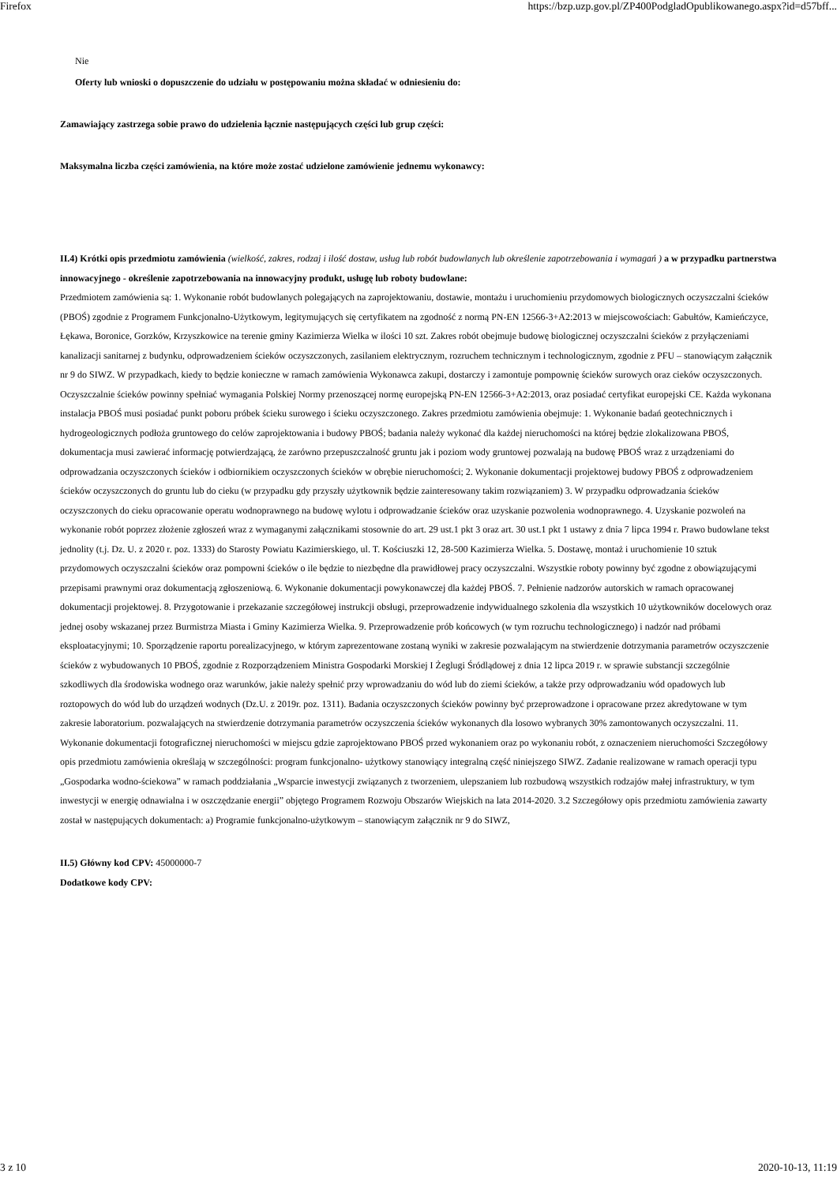Firefox https://bzp.uzp.gov.pl/ZP400PodgladOpublikowanego.aspx?id=d57bff...
Nie
Oferty lub wnioski o dopuszczenie do udziału w postępowaniu można składać w odniesieniu do:
Zamawiający zastrzega sobie prawo do udzielenia łącznie następujących części lub grup części:
Maksymalna liczba części zamówienia, na które może zostać udzielone zamówienie jednemu wykonawcy:
II.4) Krótki opis przedmiotu zamówienia (wielkość, zakres, rodzaj i ilość dostaw, usług lub robót budowlanych lub określenie zapotrzebowania i wymagań ) a w przypadku partnerstwa innowacyjnego - określenie zapotrzebowania na innowacyjny produkt, usługę lub roboty budowlane:
Przedmiotem zamówienia są: 1. Wykonanie robót budowlanych polegających na zaprojektowaniu, dostawie, montażu i uruchomieniu przydomowych biologicznych oczyszczalni ścieków (PBOŚ) zgodnie z Programem Funkcjonalno-Użytkowym, legitymujących się certyfikatem na zgodność z normą PN-EN 12566-3+A2:2013 w miejscowościach: Gabułtów, Kamieńczyce, Łękawa, Boronice, Gorzków, Krzyszkowice na terenie gminy Kazimierza Wielka w ilości 10 szt. Zakres robót obejmuje budowę biologicznej oczyszczalni ścieków z przyłączeniami kanalizacji sanitarnej z budynku, odprowadzeniem ścieków oczyszczonych, zasilaniem elektrycznym, rozruchem technicznym i technologicznym, zgodnie z PFU – stanowiącym załącznik nr 9 do SIWZ. W przypadkach, kiedy to będzie konieczne w ramach zamówienia Wykonawca zakupi, dostarczy i zamontuje pompownię ścieków surowych oraz cieków oczyszczonych. Oczyszczalnie ścieków powinny spełniać wymagania Polskiej Normy przenoszącej normę europejską PN-EN 12566-3+A2:2013, oraz posiadać certyfikat europejski CE. Każda wykonana instalacja PBOŚ musi posiadać punkt poboru próbek ścieku surowego i ścieku oczyszczonego. Zakres przedmiotu zamówienia obejmuje: 1. Wykonanie badań geotechnicznych i hydrogeologicznych podłoża gruntowego do celów zaprojektowania i budowy PBOŚ; badania należy wykonać dla każdej nieruchomości na której będzie zlokalizowana PBOŚ, dokumentacja musi zawierać informację potwierdzającą, że zarówno przepuszczalność gruntu jak i poziom wody gruntowej pozwalają na budowę PBOŚ wraz z urządzeniami do odprowadzania oczyszczonych ścieków i odbiornikiem oczyszczonych ścieków w obrębie nieruchomości; 2. Wykonanie dokumentacji projektowej budowy PBOŚ z odprowadzeniem ścieków oczyszczonych do gruntu lub do cieku (w przypadku gdy przyszły użytkownik będzie zainteresowany takim rozwiązaniem) 3. W przypadku odprowadzania ścieków oczyszczonych do cieku opracowanie operatu wodnoprawnego na budowę wylotu i odprowadzanie ścieków oraz uzyskanie pozwolenia wodnoprawnego. 4. Uzyskanie pozwoleń na wykonanie robót poprzez złożenie zgłoszeń wraz z wymaganymi załącznikami stosownie do art. 29 ust.1 pkt 3 oraz art. 30 ust.1 pkt 1 ustawy z dnia 7 lipca 1994 r. Prawo budowlane tekst jednolity (t.j. Dz. U. z 2020 r. poz. 1333) do Starosty Powiatu Kazimierskiego, ul. T. Kościuszki 12, 28-500 Kazimierza Wielka. 5. Dostawę, montaż i uruchomienie 10 sztuk przydomowych oczyszczalni ścieków oraz pompowni ścieków o ile będzie to niezbędne dla prawidłowej pracy oczyszczalni. Wszystkie roboty powinny być zgodne z obowiązującymi przepisami prawnymi oraz dokumentacją zgłoszeniową. 6. Wykonanie dokumentacji powykonawczej dla każdej PBOŚ. 7. Pełnienie nadzorów autorskich w ramach opracowanej dokumentacji projektowej. 8. Przygotowanie i przekazanie szczegółowej instrukcji obsługi, przeprowadzenie indywidualnego szkolenia dla wszystkich 10 użytkowników docelowych oraz jednej osoby wskazanej przez Burmistrza Miasta i Gminy Kazimierza Wielka. 9. Przeprowadzenie prób końcowych (w tym rozruchu technologicznego) i nadzór nad próbami eksploatacyjnymi; 10. Sporządzenie raportu porealizacyjnego, w którym zaprezentowane zostaną wyniki w zakresie pozwalającym na stwierdzenie dotrzymania parametrów oczyszczenie ścieków z wybudowanych 10 PBOŚ, zgodnie z Rozporządzeniem Ministra Gospodarki Morskiej I Żeglugi Śródlądowej z dnia 12 lipca 2019 r. w sprawie substancji szczególnie szkodliwych dla środowiska wodnego oraz warunków, jakie należy spełnić przy wprowadzaniu do wód lub do ziemi ścieków, a także przy odprowadzaniu wód opadowych lub roztopowych do wód lub do urządzeń wodnych (Dz.U. z 2019r. poz. 1311). Badania oczyszczonych ścieków powinny być przeprowadzone i opracowane przez akredytowane w tym zakresie laboratorium. pozwalających na stwierdzenie dotrzymania parametrów oczyszczenia ścieków wykonanych dla losowo wybranych 30% zamontowanych oczyszczalni. 11. Wykonanie dokumentacji fotograficznej nieruchomości w miejscu gdzie zaprojektowano PBOŚ przed wykonaniem oraz po wykonaniu robót, z oznaczeniem nieruchomości Szczegółowy opis przedmiotu zamówienia określają w szczególności: program funkcjonalno- użytkowy stanowiący integralną część niniejszego SIWZ. Zadanie realizowane w ramach operacji typu „Gospodarka wodno-ściekowa” w ramach poddziałania „Wsparcie inwestycji związanych z tworzeniem, ulepszaniem lub rozbudową wszystkich rodzajów małej infrastruktury, w tym inwestycji w energię odnawialna i w oszczędzanie energii” objętego Programem Rozwoju Obszarów Wiejskich na lata 2014-2020. 3.2 Szczegółowy opis przedmiotu zamówienia zawarty został w następujących dokumentach: a) Programie funkcjonalno-użytkowym – stanowiącym załącznik nr 9 do SIWZ,
II.5) Główny kod CPV: 45000000-7
Dodatkowe kody CPV:
3 z 10 2020-10-13, 11:19